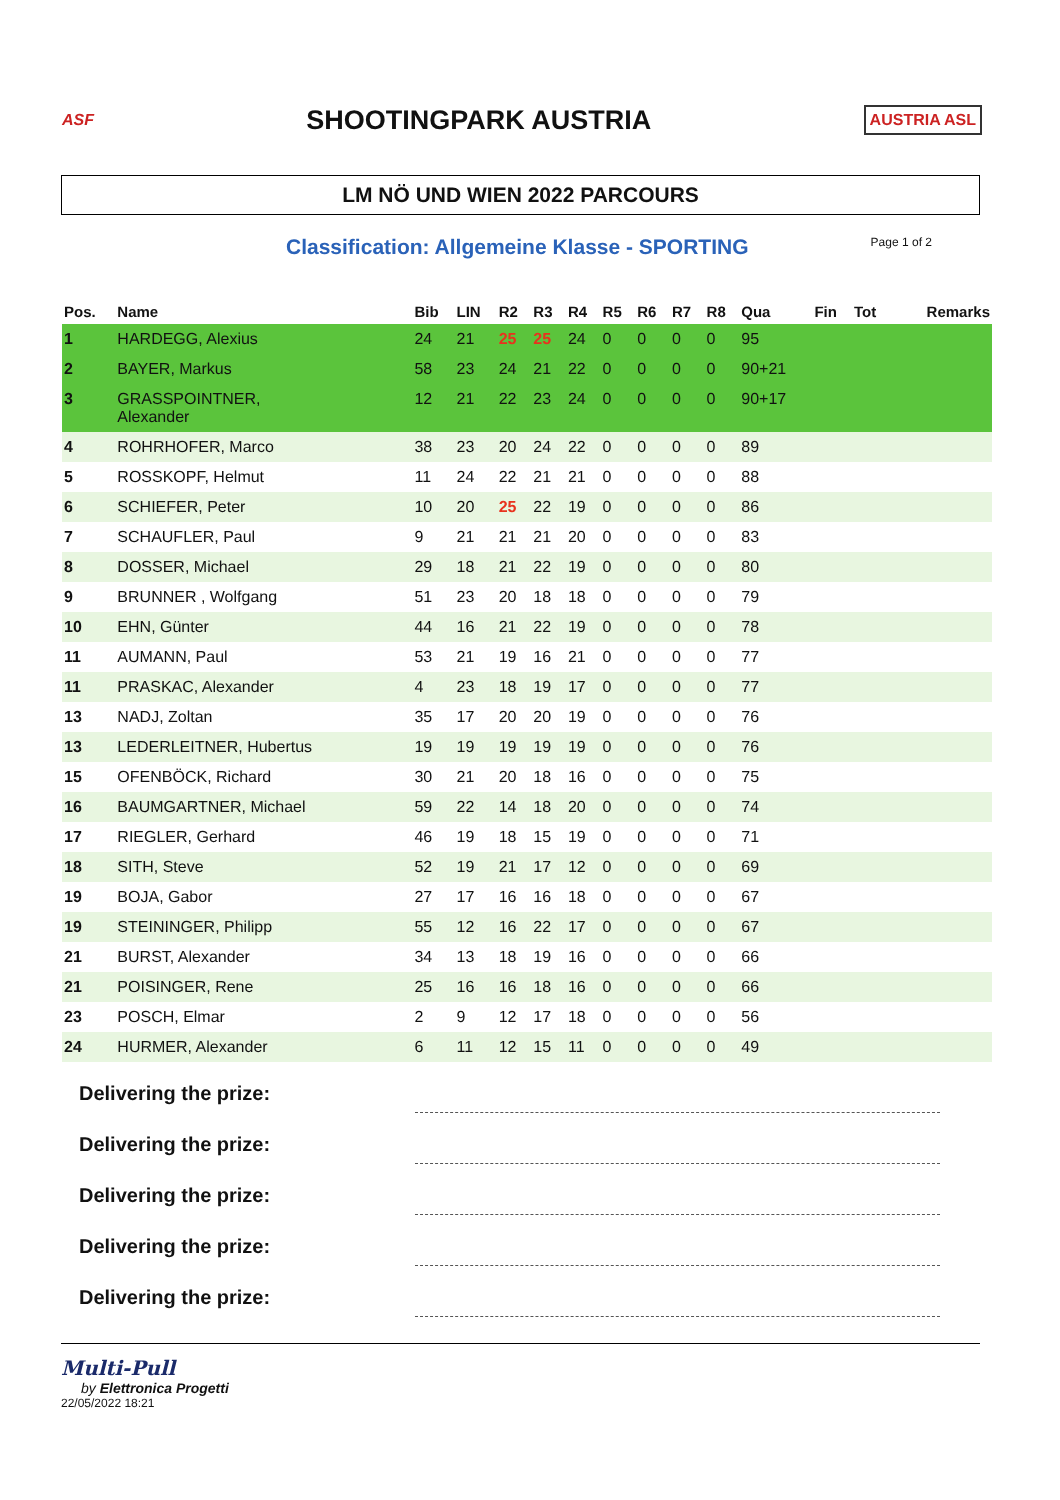ASF
SHOOTINGPARK AUSTRIA
AUSTRIA ASL
LM NÖ UND WIEN 2022 PARCOURS
Classification: Allgemeine Klasse - SPORTING Page 1 of 2
| Pos. | Name | Bib | LIN | R2 | R3 | R4 | R5 | R6 | R7 | R8 | Qua | Fin | Tot | Remarks |
| --- | --- | --- | --- | --- | --- | --- | --- | --- | --- | --- | --- | --- | --- | --- |
| 1 | HARDEGG, Alexius | 24 | 21 | 25 | 25 | 24 | 0 | 0 | 0 | 0 | 95 | | | |
| 2 | BAYER, Markus | 58 | 23 | 24 | 21 | 22 | 0 | 0 | 0 | 0 | 90+21 | | | |
| 3 | GRASSPOINTNER, Alexander | 12 | 21 | 22 | 23 | 24 | 0 | 0 | 0 | 0 | 90+17 | | | |
| 4 | ROHRHOFER, Marco | 38 | 23 | 20 | 24 | 22 | 0 | 0 | 0 | 0 | 89 | | | |
| 5 | ROSSKOPF, Helmut | 11 | 24 | 22 | 21 | 21 | 0 | 0 | 0 | 0 | 88 | | | |
| 6 | SCHIEFER, Peter | 10 | 20 | 25 | 22 | 19 | 0 | 0 | 0 | 0 | 86 | | | |
| 7 | SCHAUFLER, Paul | 9 | 21 | 21 | 21 | 20 | 0 | 0 | 0 | 0 | 83 | | | |
| 8 | DOSSER, Michael | 29 | 18 | 21 | 22 | 19 | 0 | 0 | 0 | 0 | 80 | | | |
| 9 | BRUNNER , Wolfgang | 51 | 23 | 20 | 18 | 18 | 0 | 0 | 0 | 0 | 79 | | | |
| 10 | EHN, Günter | 44 | 16 | 21 | 22 | 19 | 0 | 0 | 0 | 0 | 78 | | | |
| 11 | AUMANN, Paul | 53 | 21 | 19 | 16 | 21 | 0 | 0 | 0 | 0 | 77 | | | |
| 11 | PRASKAC, Alexander | 4 | 23 | 18 | 19 | 17 | 0 | 0 | 0 | 0 | 77 | | | |
| 13 | NADJ, Zoltan | 35 | 17 | 20 | 20 | 19 | 0 | 0 | 0 | 0 | 76 | | | |
| 13 | LEDERLEITNER, Hubertus | 19 | 19 | 19 | 19 | 19 | 0 | 0 | 0 | 0 | 76 | | | |
| 15 | OFENBÖCK, Richard | 30 | 21 | 20 | 18 | 16 | 0 | 0 | 0 | 0 | 75 | | | |
| 16 | BAUMGARTNER, Michael | 59 | 22 | 14 | 18 | 20 | 0 | 0 | 0 | 0 | 74 | | | |
| 17 | RIEGLER, Gerhard | 46 | 19 | 18 | 15 | 19 | 0 | 0 | 0 | 0 | 71 | | | |
| 18 | SITH, Steve | 52 | 19 | 21 | 17 | 12 | 0 | 0 | 0 | 0 | 69 | | | |
| 19 | BOJA, Gabor | 27 | 17 | 16 | 16 | 18 | 0 | 0 | 0 | 0 | 67 | | | |
| 19 | STEININGER, Philipp | 55 | 12 | 16 | 22 | 17 | 0 | 0 | 0 | 0 | 67 | | | |
| 21 | BURST, Alexander | 34 | 13 | 18 | 19 | 16 | 0 | 0 | 0 | 0 | 66 | | | |
| 21 | POISINGER, Rene | 25 | 16 | 16 | 18 | 16 | 0 | 0 | 0 | 0 | 66 | | | |
| 23 | POSCH, Elmar | 2 | 9 | 12 | 17 | 18 | 0 | 0 | 0 | 0 | 56 | | | |
| 24 | HURMER, Alexander | 6 | 11 | 12 | 15 | 11 | 0 | 0 | 0 | 0 | 49 | | | |
Delivering the prize:
Delivering the prize:
Delivering the prize:
Delivering the prize:
Delivering the prize:
Multi-Pull
by Elettronica Progetti
22/05/2022 18:21